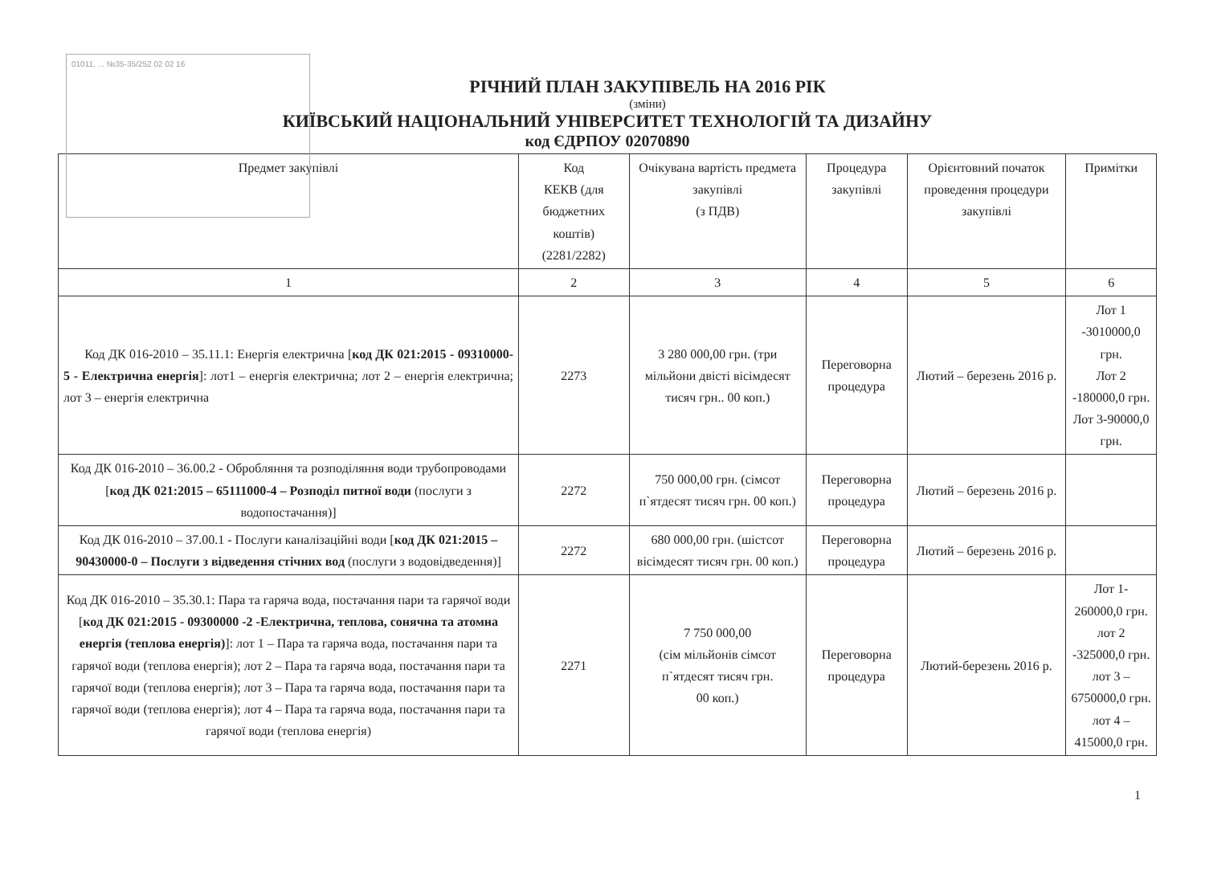01011, ... №35-35/252 02 02 16
РІЧНИЙ ПЛАН ЗАКУПІВЕЛЬ НА 2016 РІК
(зміни)
КИЇВСЬКИЙ НАЦІОНАЛЬНИЙ УНІВЕРСИТЕТ ТЕХНОЛОГІЙ ТА ДИЗАЙНУ
код ЄДРПОУ 02070890
| Предмет закупівлі | Код КЕКВ (для бюджетних коштів) (2281/2282) | Очікувана вартість предмета закупівлі (з ПДВ) | Процедура закупівлі | Орієнтовний початок проведення процедури закупівлі | Примітки |
| --- | --- | --- | --- | --- | --- |
| 1 | 2 | 3 | 4 | 5 | 6 |
| Код ДК 016-2010 – 35.11.1: Енергія електрична [ код ДК 021:2015 - 09310000-5 - Електрична енергія ]: лот1 – енергія електрична; лот 2 – енергія електрична; лот 3 – енергія електрична | 2273 | 3 280 000,00 грн. (три мільйони двісті вісімдесят тисяч грн.. 00 коп.) | Переговорна процедура | Лютий – березень 2016 р. | Лот 1 -3010000,0 грн. Лот 2 -180000,0 грн. Лот 3-90000,0 грн. |
| Код ДК 016-2010 – 36.00.2 - Обробляння та розподіляння води трубопроводами [ код ДК 021:2015 – 65111000-4 – Розподіл питної води (послуги з водопостачання)] | 2272 | 750 000,00 грн. (сімсот п`ятдесят тисяч грн. 00 коп.) | Переговорна процедура | Лютий – березень 2016 р. | |
| Код ДК 016-2010 – 37.00.1 - Послуги каналізаційні води [ код ДК 021:2015 – 90430000-0 – Послуги з відведення стічних вод (послуги з водовідведення)] | 2272 | 680 000,00 грн. (шістсот вісімдесят тисяч грн. 00 коп.) | Переговорна процедура | Лютий – березень 2016 р. | |
| Код ДК 016-2010 – 35.30.1: Пара та гаряча вода, постачання пари та гарячої води [ код ДК 021:2015 - 09300000 -2 -Електрична, теплова, сонячна та атомна енергія (теплова енергія) ]: лот 1 – Пара та гаряча вода, постачання пари та гарячої води (теплова енергія); лот 2 – Пара та гаряча вода, постачання пари та гарячої води (теплова енергія); лот 3 – Пара та гаряча вода, постачання пари та гарячої води (теплова енергія); лот 4 – Пара та гаряча вода, постачання пари та гарячої води (теплова енергія) | 2271 | 7 750 000,00 (сім мільйонів сімсот п`ятдесят тисяч грн. 00 коп.) | Переговорна процедура | Лютий-березень 2016 р. | Лот 1-260000,0 грн. лот 2 -325000,0 грн. лот 3 – 6750000,0 грн. лот 4 – 415000,0 грн. |
1